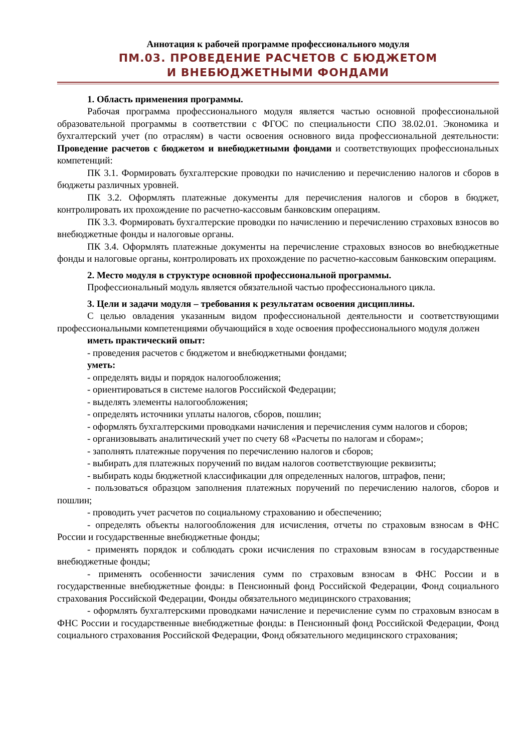Аннотация к рабочей программе профессионального модуля
ПМ.03. ПРОВЕДЕНИЕ РАСЧЕТОВ С БЮДЖЕТОМ
И ВНЕБЮДЖЕТНЫМИ ФОНДАМИ
1. Область применения программы.
Рабочая программа профессионального модуля является частью основной профессиональной образовательной программы в соответствии с ФГОС по специальности СПО 38.02.01. Экономика и бухгалтерский учет (по отраслям) в части освоения основного вида профессиональной деятельности: Проведение расчетов с бюджетом и внебюджетными фондами и соответствующих профессиональных компетенций:
ПК 3.1. Формировать бухгалтерские проводки по начислению и перечислению налогов и сборов в бюджеты различных уровней.
ПК 3.2. Оформлять платежные документы для перечисления налогов и сборов в бюджет, контролировать их прохождение по расчетно-кассовым банковским операциям.
ПК 3.3. Формировать бухгалтерские проводки по начислению и перечислению страховых взносов во внебюджетные фонды и налоговые органы.
ПК 3.4. Оформлять платежные документы на перечисление страховых взносов во внебюджетные фонды и налоговые органы, контролировать их прохождение по расчетно-кассовым банковским операциям.
2. Место модуля в структуре основной профессиональной программы.
Профессиональный модуль является обязательной частью профессионального цикла.
3. Цели и задачи модуля – требования к результатам освоения дисциплины.
С целью овладения указанным видом профессиональной деятельности и соответствующими профессиональными компетенциями обучающийся в ходе освоения профессионального модуля должен
иметь практический опыт:
- проведения расчетов с бюджетом и внебюджетными фондами;
уметь:
- определять виды и порядок налогообложения;
- ориентироваться в системе налогов Российской Федерации;
- выделять элементы налогообложения;
- определять источники уплаты налогов, сборов, пошлин;
- оформлять бухгалтерскими проводками начисления и перечисления сумм налогов и сборов;
- организовывать аналитический учет по счету 68 «Расчеты по налогам и сборам»;
- заполнять платежные поручения по перечислению налогов и сборов;
- выбирать для платежных поручений по видам налогов соответствующие реквизиты;
- выбирать коды бюджетной классификации для определенных налогов, штрафов, пени;
- пользоваться образцом заполнения платежных поручений по перечислению налогов, сборов и пошлин;
- проводить учет расчетов по социальному страхованию и обеспечению;
- определять объекты налогообложения для исчисления, отчеты по страховым взносам в ФНС России и государственные внебюджетные фонды;
- применять порядок и соблюдать сроки исчисления по страховым взносам в государственные внебюджетные фонды;
- применять особенности зачисления сумм по страховым взносам в ФНС России и в государственные внебюджетные фонды: в Пенсионный фонд Российской Федерации, Фонд социального страхования Российской Федерации, Фонды обязательного медицинского страхования;
- оформлять бухгалтерскими проводками начисление и перечисление сумм по страховым взносам в ФНС России и государственные внебюджетные фонды: в Пенсионный фонд Российской Федерации, Фонд социального страхования Российской Федерации, Фонд обязательного медицинского страхования;